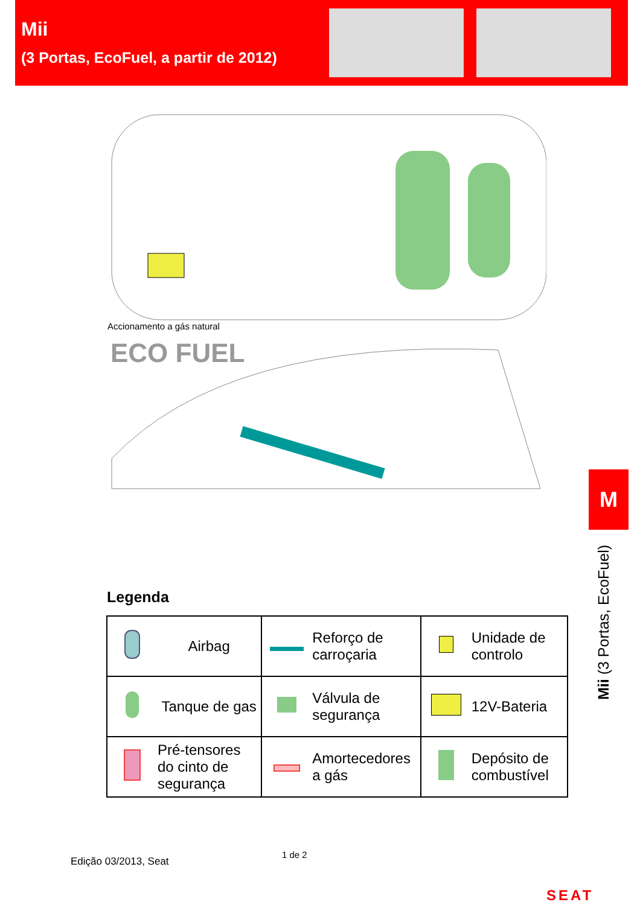Mii
(3 Portas, EcoFuel, a partir de 2012)
Accionamento a gás natural
ECO FUEL
Legenda
| | Airbag | | Reforço de carroçaria | | Unidade de controlo |
| | Tanque de gas | | Válvula de segurança | | 12V-Bateria |
| | Pré-tensores do cinto de segurança | | Amortecedores a gás | | Depósito de combustível |
M
Mii (3 Portas, EcoFuel)
Edição 03/2013, Seat
1 de 2
SEAT